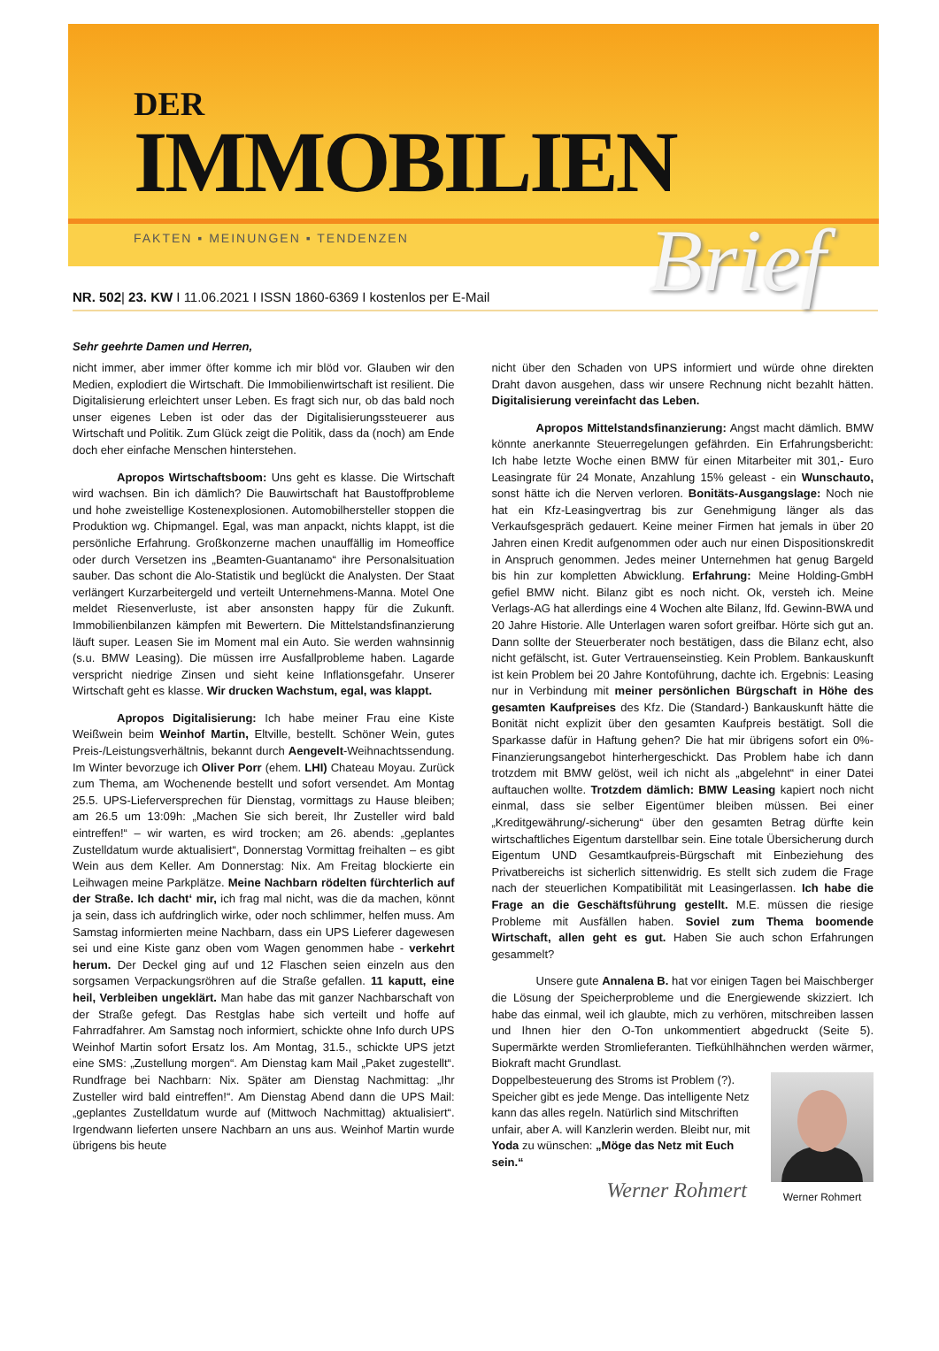DER
IMMOBILIEN
FAKTEN ▪ MEINUNGEN ▪ TENDENZEN
Brief
NR. 502| 23. KW I 11.06.2021 I ISSN 1860-6369 I kostenlos per E-Mail
Sehr geehrte Damen und Herren,
nicht immer, aber immer öfter komme ich mir blöd vor. Glauben wir den Medien, explodiert die Wirtschaft. Die Immobilienwirtschaft ist resilient. Die Digitalisierung erleichtert unser Leben. Es fragt sich nur, ob das bald noch unser eigenes Leben ist oder das der Digitalisierungssteuerer aus Wirtschaft und Politik. Zum Glück zeigt die Politik, dass da (noch) am Ende doch eher einfache Menschen hinterstehen.
Apropos Wirtschaftsboom: Uns geht es klasse. Die Wirtschaft wird wachsen. Bin ich dämlich? Die Bauwirtschaft hat Baustoffprobleme und hohe zweistellige Kostenexplosionen. Automobilhersteller stoppen die Produktion wg. Chipmangel. Egal, was man anpackt, nichts klappt, ist die persönliche Erfahrung. Großkonzerne machen unauffällig im Homeoffice oder durch Versetzen ins „Beamten-Guantanamo“ ihre Personalsituation sauber. Das schont die Alo-Statistik und beglückt die Analysten. Der Staat verlängert Kurzarbeitergeld und verteilt Unternehmens-Manna. Motel One meldet Riesenverluste, ist aber ansonsten happy für die Zukunft. Immobilienbilanzen kämpfen mit Bewertern. Die Mittelstandsfinanzierung läuft super. Leasen Sie im Moment mal ein Auto. Sie werden wahnsinnig (s.u. BMW Leasing). Die müssen irre Ausfallprobleme haben. Lagarde verspricht niedrige Zinsen und sieht keine Inflationsgefahr. Unserer Wirtschaft geht es klasse. Wir drucken Wachstum, egal, was klappt.
Apropos Digitalisierung: Ich habe meiner Frau eine Kiste Weißwein beim Weinhof Martin, Eltville, bestellt. Schöner Wein, gutes Preis-/Leistungsverhältnis, bekannt durch Aengevelt-Weihnachtssendung. Im Winter bevorzuge ich Oliver Porr (ehem. LHI) Chateau Moyau. Zurück zum Thema, am Wochenende bestellt und sofort versendet. Am Montag 25.5. UPS-Lieferversprechen für Dienstag, vormittags zu Hause bleiben; am 26.5 um 13:09h: „Machen Sie sich bereit, Ihr Zusteller wird bald eintreffen!“ – wir warten, es wird trocken; am 26. abends: „geplantes Zustelldatum wurde aktualisiert“, Donnerstag Vormittag freihalten – es gibt Wein aus dem Keller. Am Donnerstag: Nix. Am Freitag blockierte ein Leihwagen meine Parkplätze. Meine Nachbarn rödelten fürchterlich auf der Straße. Ich dacht‘ mir, ich frag mal nicht, was die da machen, könnt ja sein, dass ich aufdringlich wirke, oder noch schlimmer, helfen muss. Am Samstag informierten meine Nachbarn, dass ein UPS Lieferer dagewesen sei und eine Kiste ganz oben vom Wagen genommen habe - verkehrt herum. Der Deckel ging auf und 12 Flaschen seien einzeln aus den sorgsamen Verpackungsröhren auf die Straße gefallen. 11 kaputt, eine heil, Verbleiben ungeklärt. Man habe das mit ganzer Nachbarschaft von der Straße gefegt. Das Restglas habe sich verteilt und hoffe auf Fahrradfahrer. Am Samstag noch informiert, schickte ohne Info durch UPS Weinhof Martin sofort Ersatz los. Am Montag, 31.5., schickte UPS jetzt eine SMS: „Zustellung morgen“. Am Dienstag kam Mail „Paket zugestellt“. Rundfrage bei Nachbarn: Nix. Später am Dienstag Nachmittag: „Ihr Zusteller wird bald eintreffen!“. Am Dienstag Abend dann die UPS Mail: „geplantes Zustelldatum wurde auf (Mittwoch Nachmittag) aktualisiert“. Irgendwann lieferten unsere Nachbarn an uns aus. Weinhof Martin wurde übrigens bis heute
nicht über den Schaden von UPS informiert und würde ohne direkten Draht davon ausgehen, dass wir unsere Rechnung nicht bezahlt hätten. Digitalisierung vereinfacht das Leben.
Apropos Mittelstandsfinanzierung: Angst macht dämlich. BMW könnte anerkannte Steuerregelungen gefährden. Ein Erfahrungsbericht: Ich habe letzte Woche einen BMW für einen Mitarbeiter mit 301,- Euro Leasingrate für 24 Monate, Anzahlung 15% geleast - ein Wunschauto, sonst hätte ich die Nerven verloren. Bonitäts-Ausgangslage: Noch nie hat ein Kfz-Leasingvertrag bis zur Genehmigung länger als das Verkaufsgespräch gedauert. Keine meiner Firmen hat jemals in über 20 Jahren einen Kredit aufgenommen oder auch nur einen Dispositionskredit in Anspruch genommen. Jedes meiner Unternehmen hat genug Bargeld bis hin zur kompletten Abwicklung. Erfahrung: Meine Holding-GmbH gefiel BMW nicht. Bilanz gibt es noch nicht. Ok, versteh ich. Meine Verlags-AG hat allerdings eine 4 Wochen alte Bilanz, lfd. Gewinn-BWA und 20 Jahre Historie. Alle Unterlagen waren sofort greifbar. Hörte sich gut an. Dann sollte der Steuerberater noch bestätigen, dass die Bilanz echt, also nicht gefälscht, ist. Guter Vertrauenseinstieg. Kein Problem. Bankauskunft ist kein Problem bei 20 Jahre Kontoführung, dachte ich. Ergebnis: Leasing nur in Verbindung mit meiner persönlichen Bürgschaft in Höhe des gesamten Kaufpreises des Kfz. Die (Standard-) Bankauskunft hätte die Bonität nicht explizit über den gesamten Kaufpreis bestätigt. Soll die Sparkasse dafür in Haftung gehen? Die hat mir übrigens sofort ein 0%-Finanzierungsangebot hinterhergeschickt. Das Problem habe ich dann trotzdem mit BMW gelöst, weil ich nicht als „abgelehnt“ in einer Datei auftauchen wollte. Trotzdem dämlich: BMW Leasing kapiert noch nicht einmal, dass sie selber Eigentümer bleiben müssen. Bei einer „Kreditgewährung/-sicherung“ über den gesamten Betrag dürfte kein wirtschaftliches Eigentum darstellbar sein. Eine totale Übersicherung durch Eigentum UND Gesamtkaufpreis-Bürgschaft mit Einbeziehung des Privatbereichs ist sicherlich sittenwidrig. Es stellt sich zudem die Frage nach der steuerlichen Kompatibilität mit Leasingerlassen. Ich habe die Frage an die Geschäftsführung gestellt. M.E. müssen die riesige Probleme mit Ausfällen haben. Soviel zum Thema boomende Wirtschaft, allen geht es gut. Haben Sie auch schon Erfahrungen gesammelt?
Unsere gute Annalena B. hat vor einigen Tagen bei Maischberger die Lösung der Speicherprobleme und die Energiewende skizziert. Ich habe das einmal, weil ich glaubte, mich zu verhören, mitschreiben lassen und Ihnen hier den O-Ton unkommentiert abgedruckt (Seite 5). Supermärkte werden Stromlieferanten. Tiefkühlhähnchen werden wärmer, Biokraft macht Grundlast.
Werner Rohmert
Doppelbesteuerung des Stroms ist Problem (?). Speicher gibt es jede Menge. Das intelligente Netz kann das alles regeln. Natürlich sind Mitschriften unfair, aber A. will Kanzlerin werden. Bleibt nur, mit Yoda zu wünschen: „Möge das Netz mit Euch sein.“
Werner Rohmert